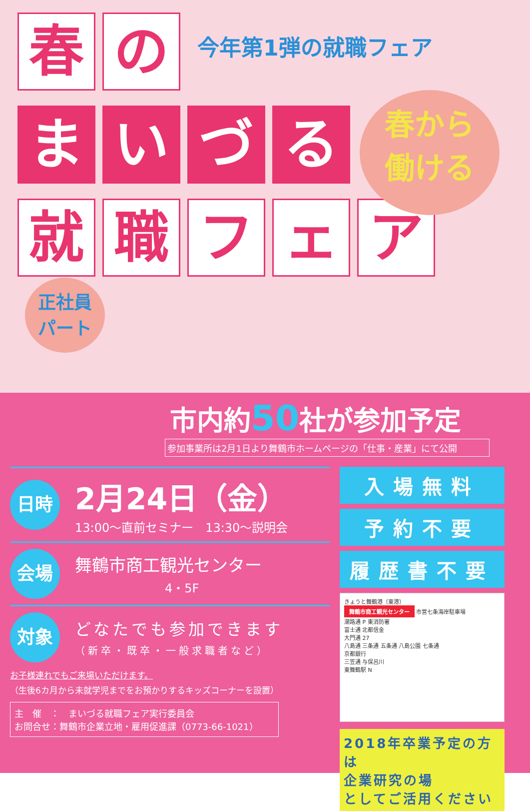今年第1弾の就職フェア
春から
働ける
春 の
ま い づ る
就 職 フ ェ ア
正社員
パート
市内約50社が参加予定
参加事業所は2月1日より舞鶴市ホームページの「仕事・産業」にて公開
日時
2月24日（金）
13:00～直前セミナー　13:30～説明会
会場
舞鶴市商工観光センター
4・5F
対象
どなたでも参加できます
（新卒・既卒・一般求職者など）
お子様連れでもご来場いただけます。
（生後6カ月から未就学児までをお預かりするキッズコーナーを設置）
主　催　：　まいづる就職フェア実行委員会
お問合せ：舞鶴市企業立地・雇用促進課（0773-66-1021）
入場無料
予約不要
履歴書不要
きょうと舞鶴港（東港）
舞鶴市商工観光センター 市営七条海岸駐車場
潮路通 P 東消防署
富士通 北都信金
大門通 27
八島通 三条通 五条通 八島公園 七条通
京都銀行
三笠通 与保呂川
東舞鶴駅 N
2018年卒業予定の方は
企業研究の場
としてご活用ください